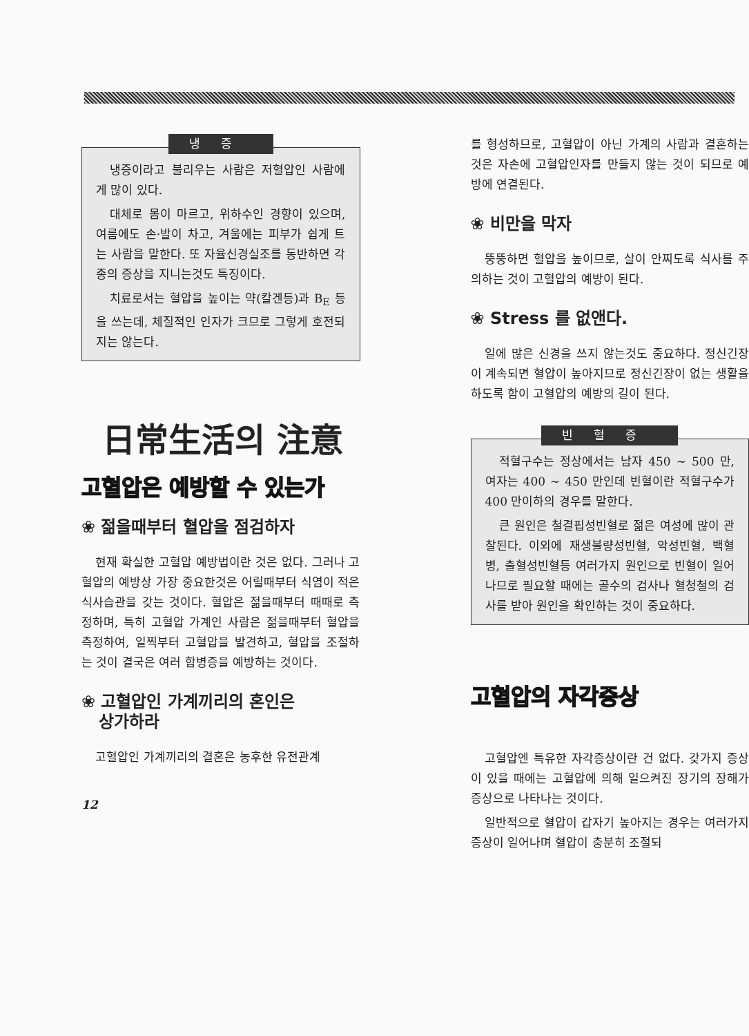냉증
냉증이라고 불리우는 사람은 저혈압인 사람에게 많이 있다.
대체로 몸이 마르고, 위하수인 경향이 있으며, 여름에도 손·발이 차고, 겨울에는 피부가 쉽게 트는 사람을 말한다. 또 자율신경실조를 동반하면 각종의 증상을 지니는것도 특징이다.
치료로서는 혈압을 높이는 약(칼겐등)과 B<sub>E</sub> 등을 쓰는데, 체질적인 인자가 크므로 그렇게 호전되지는 않는다.
日常生活의 注意
고혈압은 예방할 수 있는가
❀ 젊을때부터 혈압을 점검하자
현재 확실한 고혈압 예방법이란 것은 없다. 그러나 고혈압의 예방상 가장 중요한것은 어릴때부터 식염이 적은 식사습관을 갖는 것이다. 혈압은 젊을때부터 때때로 측정하며, 특히 고혈압 가계인 사람은 젊을때부터 혈압을 측정하여, 일찍부터 고혈압을 발견하고, 혈압을 조절하는 것이 결국은 여러 합병증을 예방하는 것이다.
❀ 고혈압인 가계끼리의 혼인은
상가하라
고혈압인 가계끼리의 결혼은 농후한 유전관계
12
를 형성하므로, 고혈압이 아닌 가계의 사람과 결혼하는 것은 자손에 고혈압인자를 만들지 않는 것이 되므로 예방에 연결된다.
❀ 비만을 막자
뚱뚱하면 혈압을 높이므로, 살이 안찌도록 식사를 주의하는 것이 고혈압의 예방이 된다.
❀ Stress 를 없앤다.
일에 많은 신경을 쓰지 않는것도 중요하다. 정신긴장이 계속되면 혈압이 높아지므로 정신긴장이 없는 생활을 하도록 함이 고혈압의 예방의 길이 된다.
빈혈증
적혈구수는 정상에서는 남자 450 ~ 500 만, 여자는 400 ~ 450 만인데 빈혈이란 적혈구수가 400 만이하의 경우를 말한다.
큰 원인은 철결핍성빈혈로 젊은 여성에 많이 관찰된다. 이외에 재생불량성빈혈, 악성빈혈, 백혈병, 출혈성빈혈등 여러가지 원인으로 빈혈이 일어나므로 필요할 때에는 골수의 검사나 혈청철의 검사를 받아 원인을 확인하는 것이 중요하다.
고혈압의 자각증상
고혈압엔 특유한 자각증상이란 건 없다. 갖가지 증상이 있을 때에는 고혈압에 의해 일으켜진 장기의 장해가 증상으로 나타나는 것이다.
일반적으로 혈압이 갑자기 높아지는 경우는 여러가지 증상이 일어나며 혈압이 충분히 조절되